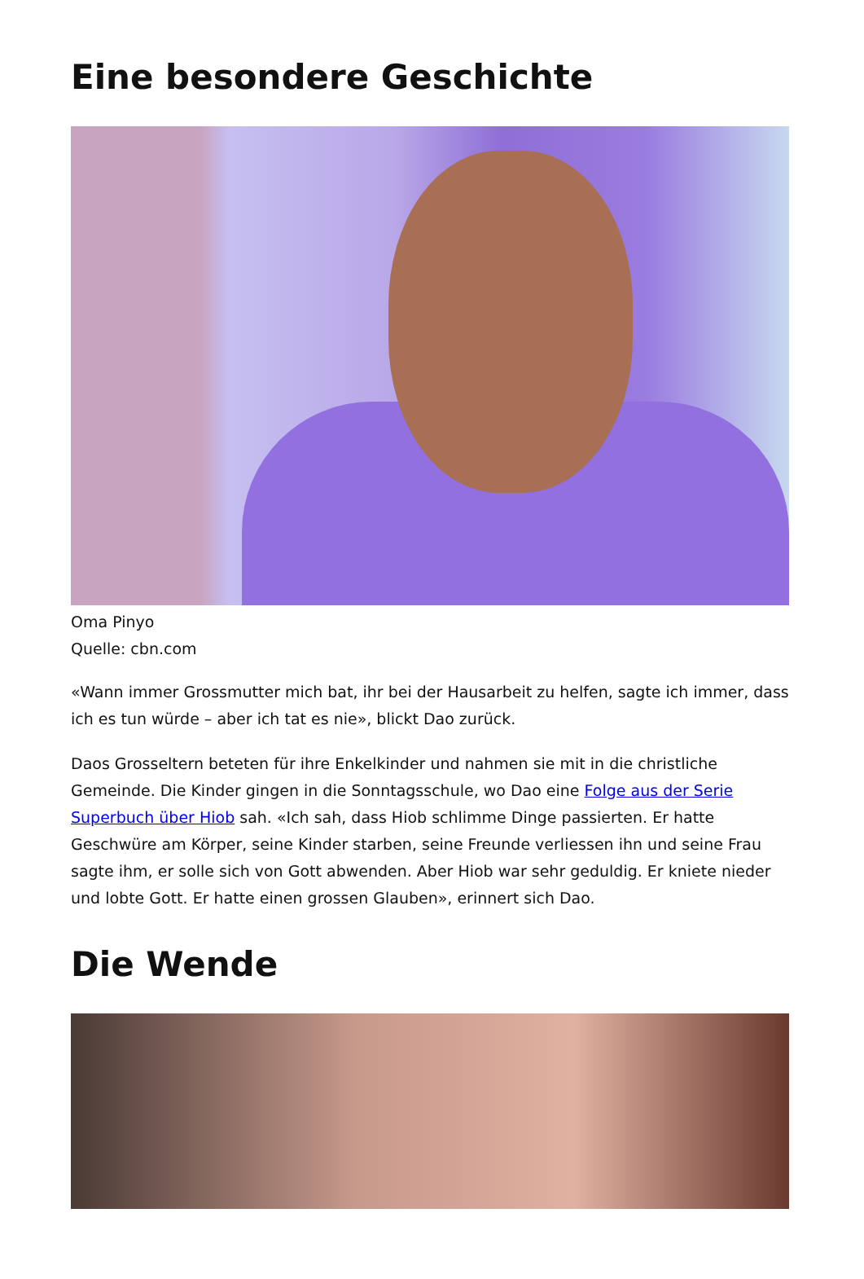Eine besondere Geschichte
Oma Pinyo
Quelle: cbn.com
«Wann immer Grossmutter mich bat, ihr bei der Hausarbeit zu helfen, sagte ich immer, dass ich es tun würde – aber ich tat es nie», blickt Dao zurück.
Daos Grosseltern beteten für ihre Enkelkinder und nahmen sie mit in die christliche Gemeinde. Die Kinder gingen in die Sonntagsschule, wo Dao eine Folge aus der Serie Superbuch über Hiob sah. «Ich sah, dass Hiob schlimme Dinge passierten. Er hatte Geschwüre am Körper, seine Kinder starben, seine Freunde verliessen ihn und seine Frau sagte ihm, er solle sich von Gott abwenden. Aber Hiob war sehr geduldig. Er kniete nieder und lobte Gott. Er hatte einen grossen Glauben», erinnert sich Dao.
Die Wende